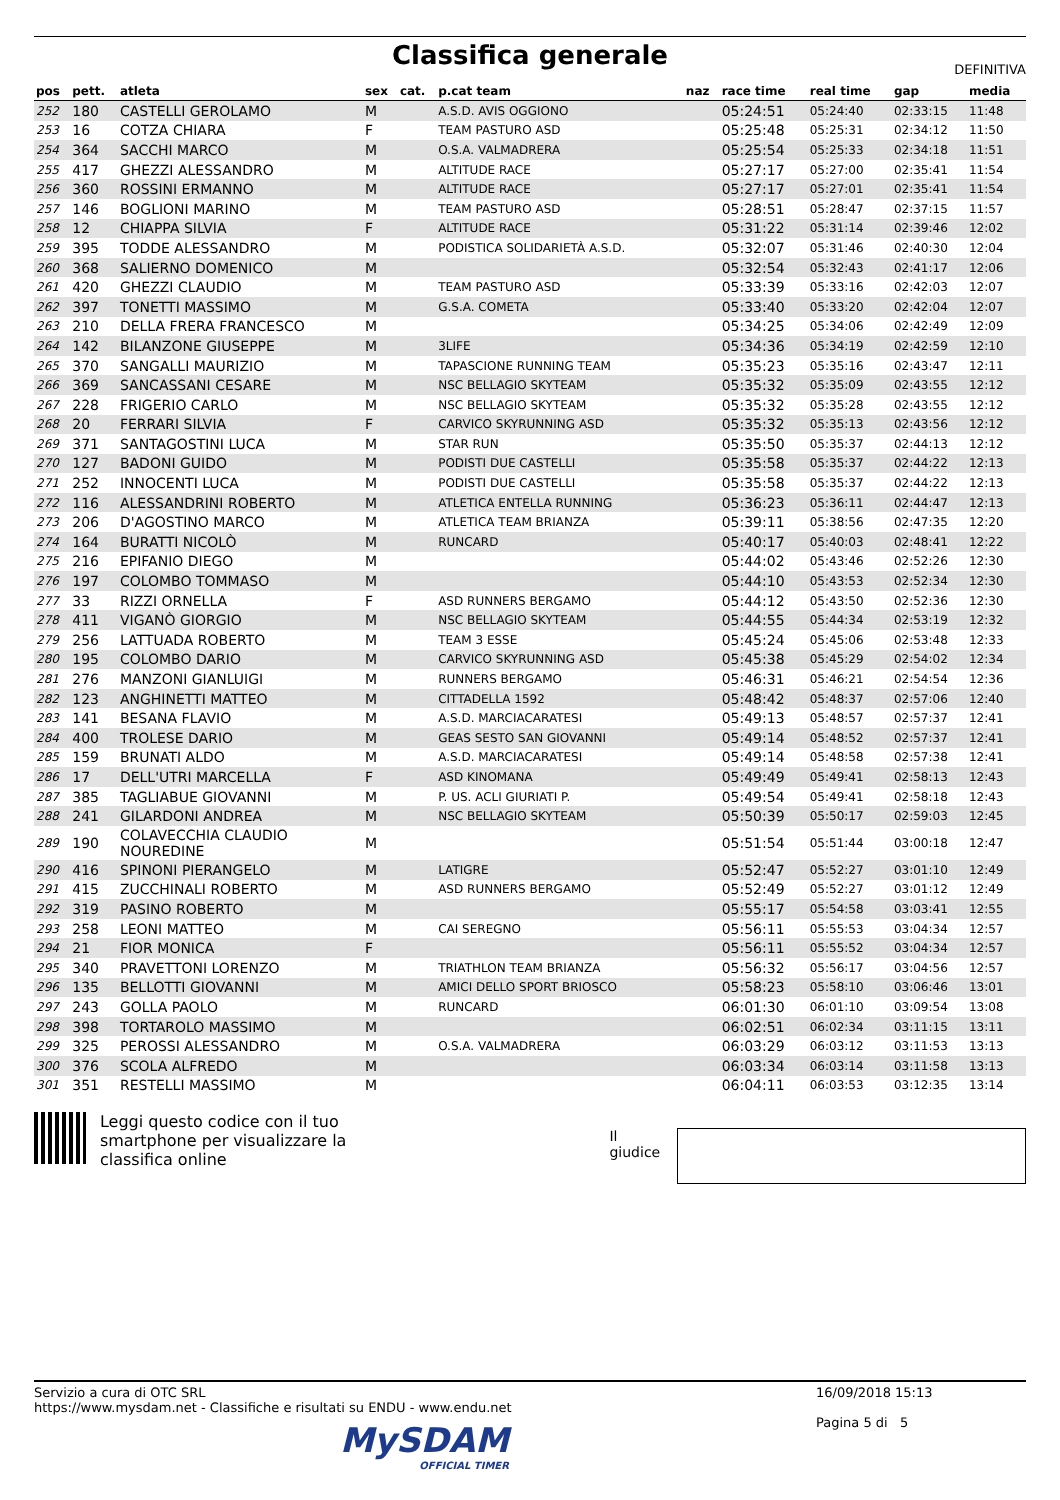Classifica generale
DEFINITIVA
| pos | pett. | atleta | sex | cat. | p.cat team | naz | race time | real time | gap | media |
| --- | --- | --- | --- | --- | --- | --- | --- | --- | --- | --- |
| 252 | 180 | CASTELLI GEROLAMO | M | | A.S.D. AVIS OGGIONO | | 05:24:51 | 05:24:40 | 02:33:15 | 11:48 |
| 253 | 16 | COTZA CHIARA | F | | TEAM PASTURO ASD | | 05:25:48 | 05:25:31 | 02:34:12 | 11:50 |
| 254 | 364 | SACCHI MARCO | M | | O.S.A. VALMADRERA | | 05:25:54 | 05:25:33 | 02:34:18 | 11:51 |
| 255 | 417 | GHEZZI ALESSANDRO | M | | ALTITUDE RACE | | 05:27:17 | 05:27:00 | 02:35:41 | 11:54 |
| 256 | 360 | ROSSINI ERMANNO | M | | ALTITUDE RACE | | 05:27:17 | 05:27:01 | 02:35:41 | 11:54 |
| 257 | 146 | BOGLIONI MARINO | M | | TEAM PASTURO ASD | | 05:28:51 | 05:28:47 | 02:37:15 | 11:57 |
| 258 | 12 | CHIAPPA SILVIA | F | | ALTITUDE RACE | | 05:31:22 | 05:31:14 | 02:39:46 | 12:02 |
| 259 | 395 | TODDE ALESSANDRO | M | | PODISTICA SOLIDARIETÀ A.S.D. | | 05:32:07 | 05:31:46 | 02:40:30 | 12:04 |
| 260 | 368 | SALIERNO DOMENICO | M | | | | 05:32:54 | 05:32:43 | 02:41:17 | 12:06 |
| 261 | 420 | GHEZZI CLAUDIO | M | | TEAM PASTURO ASD | | 05:33:39 | 05:33:16 | 02:42:03 | 12:07 |
| 262 | 397 | TONETTI MASSIMO | M | | G.S.A. COMETA | | 05:33:40 | 05:33:20 | 02:42:04 | 12:07 |
| 263 | 210 | DELLA FRERA FRANCESCO | M | | | | 05:34:25 | 05:34:06 | 02:42:49 | 12:09 |
| 264 | 142 | BILANZONE GIUSEPPE | M | | 3LIFE | | 05:34:36 | 05:34:19 | 02:42:59 | 12:10 |
| 265 | 370 | SANGALLI MAURIZIO | M | | TAPASCIONE RUNNING TEAM | | 05:35:23 | 05:35:16 | 02:43:47 | 12:11 |
| 266 | 369 | SANCASSANI CESARE | M | | NSC BELLAGIO SKYTEAM | | 05:35:32 | 05:35:09 | 02:43:55 | 12:12 |
| 267 | 228 | FRIGERIO CARLO | M | | NSC BELLAGIO SKYTEAM | | 05:35:32 | 05:35:28 | 02:43:55 | 12:12 |
| 268 | 20 | FERRARI SILVIA | F | | CARVICO SKYRUNNING ASD | | 05:35:32 | 05:35:13 | 02:43:56 | 12:12 |
| 269 | 371 | SANTAGOSTINI LUCA | M | | STAR RUN | | 05:35:50 | 05:35:37 | 02:44:13 | 12:12 |
| 270 | 127 | BADONI GUIDO | M | | PODISTI DUE CASTELLI | | 05:35:58 | 05:35:37 | 02:44:22 | 12:13 |
| 271 | 252 | INNOCENTI LUCA | M | | PODISTI DUE CASTELLI | | 05:35:58 | 05:35:37 | 02:44:22 | 12:13 |
| 272 | 116 | ALESSANDRINI ROBERTO | M | | ATLETICA ENTELLA RUNNING | | 05:36:23 | 05:36:11 | 02:44:47 | 12:13 |
| 273 | 206 | D'AGOSTINO MARCO | M | | ATLETICA TEAM BRIANZA | | 05:39:11 | 05:38:56 | 02:47:35 | 12:20 |
| 274 | 164 | BURATTI NICOLÒ | M | | RUNCARD | | 05:40:17 | 05:40:03 | 02:48:41 | 12:22 |
| 275 | 216 | EPIFANIO DIEGO | M | | | | 05:44:02 | 05:43:46 | 02:52:26 | 12:30 |
| 276 | 197 | COLOMBO TOMMASO | M | | | | 05:44:10 | 05:43:53 | 02:52:34 | 12:30 |
| 277 | 33 | RIZZI ORNELLA | F | | ASD RUNNERS BERGAMO | | 05:44:12 | 05:43:50 | 02:52:36 | 12:30 |
| 278 | 411 | VIGANÒ GIORGIO | M | | NSC BELLAGIO SKYTEAM | | 05:44:55 | 05:44:34 | 02:53:19 | 12:32 |
| 279 | 256 | LATTUADA ROBERTO | M | | TEAM 3 ESSE | | 05:45:24 | 05:45:06 | 02:53:48 | 12:33 |
| 280 | 195 | COLOMBO DARIO | M | | CARVICO SKYRUNNING ASD | | 05:45:38 | 05:45:29 | 02:54:02 | 12:34 |
| 281 | 276 | MANZONI GIANLUIGI | M | | RUNNERS BERGAMO | | 05:46:31 | 05:46:21 | 02:54:54 | 12:36 |
| 282 | 123 | ANGHINETTI MATTEO | M | | CITTADELLA 1592 | | 05:48:42 | 05:48:37 | 02:57:06 | 12:40 |
| 283 | 141 | BESANA FLAVIO | M | | A.S.D. MARCIACARATESI | | 05:49:13 | 05:48:57 | 02:57:37 | 12:41 |
| 284 | 400 | TROLESE DARIO | M | | GEAS SESTO SAN GIOVANNI | | 05:49:14 | 05:48:52 | 02:57:37 | 12:41 |
| 285 | 159 | BRUNATI ALDO | M | | A.S.D. MARCIACARATESI | | 05:49:14 | 05:48:58 | 02:57:38 | 12:41 |
| 286 | 17 | DELL'UTRI MARCELLA | F | | ASD KINOMANA | | 05:49:49 | 05:49:41 | 02:58:13 | 12:43 |
| 287 | 385 | TAGLIABUE GIOVANNI | M | | P. US. ACLI GIURIATI P. | | 05:49:54 | 05:49:41 | 02:58:18 | 12:43 |
| 288 | 241 | GILARDONI ANDREA | M | | NSC BELLAGIO SKYTEAM | | 05:50:39 | 05:50:17 | 02:59:03 | 12:45 |
| 289 | 190 | COLAVECCHIA CLAUDIO NOUREDINE | M | | | | 05:51:54 | 05:51:44 | 03:00:18 | 12:47 |
| 290 | 416 | SPINONI PIERANGELO | M | | LATIGRE | | 05:52:47 | 05:52:27 | 03:01:10 | 12:49 |
| 291 | 415 | ZUCCHINALI ROBERTO | M | | ASD RUNNERS BERGAMO | | 05:52:49 | 05:52:27 | 03:01:12 | 12:49 |
| 292 | 319 | PASINO ROBERTO | M | | | | 05:55:17 | 05:54:58 | 03:03:41 | 12:55 |
| 293 | 258 | LEONI MATTEO | M | | CAI SEREGNO | | 05:56:11 | 05:55:53 | 03:04:34 | 12:57 |
| 294 | 21 | FIOR MONICA | F | | | | 05:56:11 | 05:55:52 | 03:04:34 | 12:57 |
| 295 | 340 | PRAVETTONI LORENZO | M | | TRIATHLON TEAM BRIANZA | | 05:56:32 | 05:56:17 | 03:04:56 | 12:57 |
| 296 | 135 | BELLOTTI GIOVANNI | M | | AMICI DELLO SPORT BRIOSCO | | 05:58:23 | 05:58:10 | 03:06:46 | 13:01 |
| 297 | 243 | GOLLA PAOLO | M | | RUNCARD | | 06:01:30 | 06:01:10 | 03:09:54 | 13:08 |
| 298 | 398 | TORTAROLO MASSIMO | M | | | | 06:02:51 | 06:02:34 | 03:11:15 | 13:11 |
| 299 | 325 | PEROSSI ALESSANDRO | M | | O.S.A. VALMADRERA | | 06:03:29 | 06:03:12 | 03:11:53 | 13:13 |
| 300 | 376 | SCOLA ALFREDO | M | | | | 06:03:34 | 06:03:14 | 03:11:58 | 13:13 |
| 301 | 351 | RESTELLI MASSIMO | M | | | | 06:04:11 | 06:03:53 | 03:12:35 | 13:14 |
Leggi questo codice con il tuo smartphone per visualizzare la classifica online
Il giudice
Servizio a cura di OTC SRL
https://www.mysdam.net - Classifiche e risultati su ENDU - www.endu.net
16/09/2018 15:13
Pagina 5 di 5
MySDAM
OFFICIAL TIMER